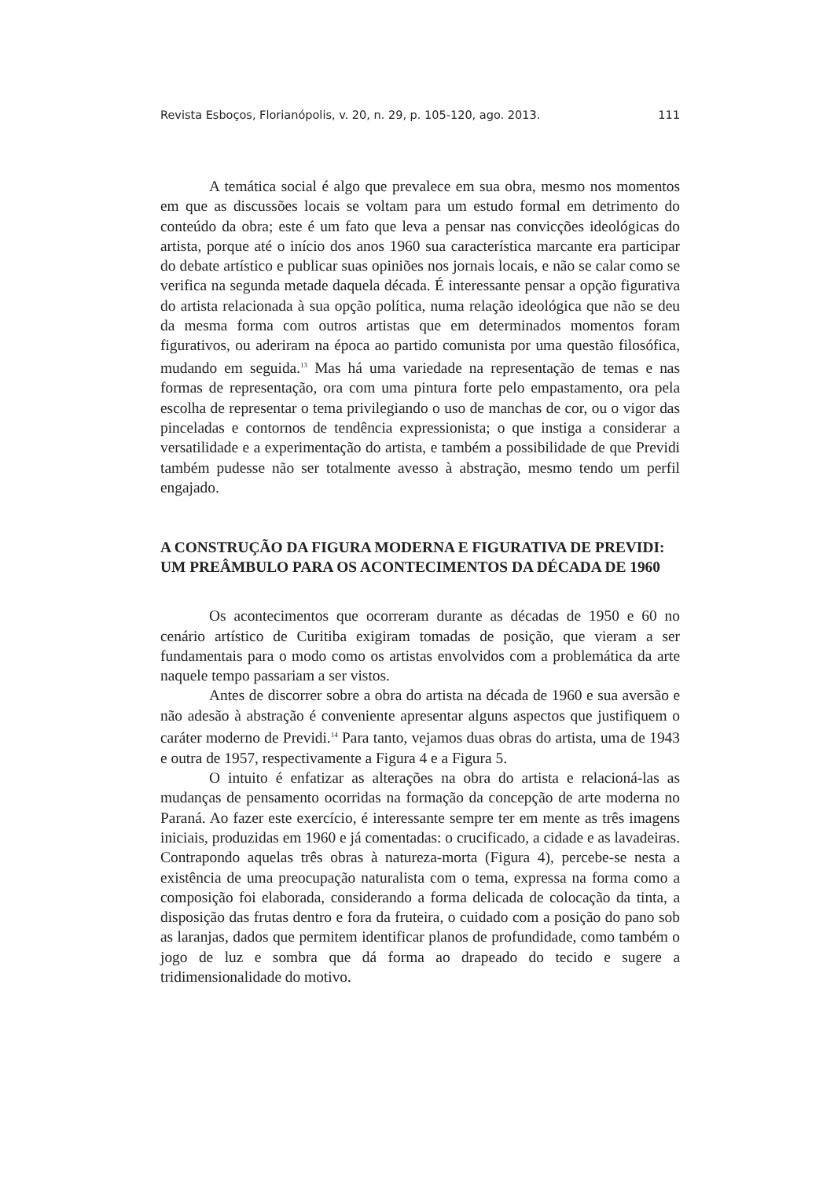Revista Esboços, Florianópolis, v. 20, n. 29, p. 105-120, ago. 2013. 111
A temática social é algo que prevalece em sua obra, mesmo nos momentos em que as discussões locais se voltam para um estudo formal em detrimento do conteúdo da obra; este é um fato que leva a pensar nas convicções ideológicas do artista, porque até o início dos anos 1960 sua característica marcante era participar do debate artístico e publicar suas opiniões nos jornais locais, e não se calar como se verifica na segunda metade daquela década. É interessante pensar a opção figurativa do artista relacionada à sua opção política, numa relação ideológica que não se deu da mesma forma com outros artistas que em determinados momentos foram figurativos, ou aderiram na época ao partido comunista por uma questão filosófica, mudando em seguida.<sup>13</sup> Mas há uma variedade na representação de temas e nas formas de representação, ora com uma pintura forte pelo empastamento, ora pela escolha de representar o tema privilegiando o uso de manchas de cor, ou o vigor das pinceladas e contornos de tendência expressionista; o que instiga a considerar a versatilidade e a experimentação do artista, e também a possibilidade de que Previdi também pudesse não ser totalmente avesso à abstração, mesmo tendo um perfil engajado.
A CONSTRUÇÃO DA FIGURA MODERNA E FIGURATIVA DE PREVIDI: UM PREÂMBULO PARA OS ACONTECIMENTOS DA DÉCADA DE 1960
Os acontecimentos que ocorreram durante as décadas de 1950 e 60 no cenário artístico de Curitiba exigiram tomadas de posição, que vieram a ser fundamentais para o modo como os artistas envolvidos com a problemática da arte naquele tempo passariam a ser vistos.
Antes de discorrer sobre a obra do artista na década de 1960 e sua aversão e não adesão à abstração é conveniente apresentar alguns aspectos que justifiquem o caráter moderno de Previdi.<sup>14</sup> Para tanto, vejamos duas obras do artista, uma de 1943 e outra de 1957, respectivamente a Figura 4 e a Figura 5.
O intuito é enfatizar as alterações na obra do artista e relacioná-las as mudanças de pensamento ocorridas na formação da concepção de arte moderna no Paraná. Ao fazer este exercício, é interessante sempre ter em mente as três imagens iniciais, produzidas em 1960 e já comentadas: o crucificado, a cidade e as lavadeiras. Contrapondo aquelas três obras à natureza-morta (Figura 4), percebe-se nesta a existência de uma preocupação naturalista com o tema, expressa na forma como a composição foi elaborada, considerando a forma delicada de colocação da tinta, a disposição das frutas dentro e fora da fruteira, o cuidado com a posição do pano sob as laranjas, dados que permitem identificar planos de profundidade, como também o jogo de luz e sombra que dá forma ao drapeado do tecido e sugere a tridimensionalidade do motivo.